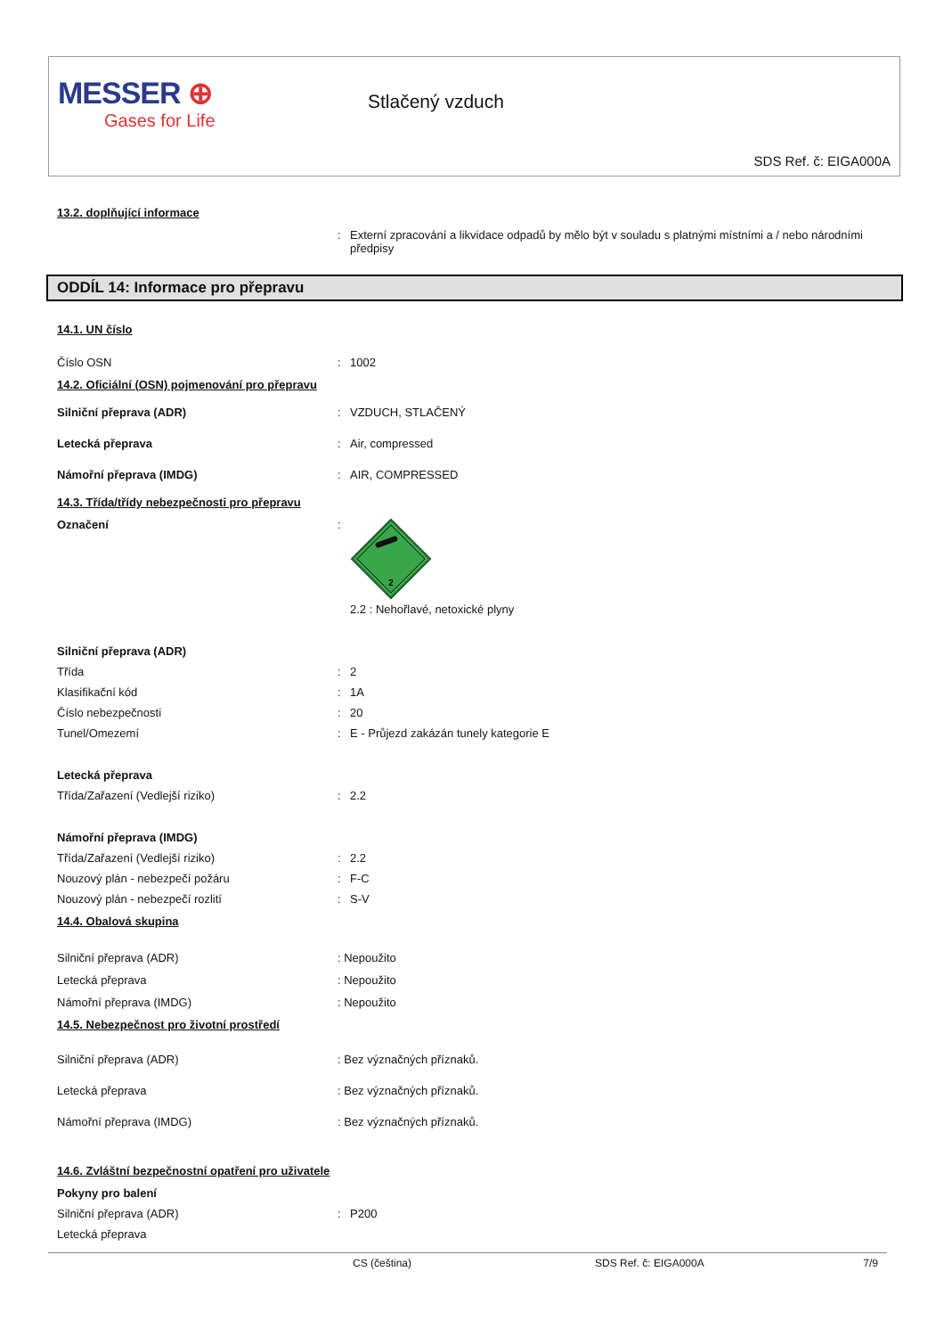MESSER ⊕
Gases for Life
Stlačený vzduch
SDS Ref. č: EIGA000A
13.2. doplňující informace
: Externí zpracování a likvidace odpadů by mělo být v souladu s platnými místními a / nebo národními předpisy
ODDÍL 14: Informace pro přepravu
14.1. UN číslo
Číslo OSN : 1002
14.2. Oficiální (OSN) pojmenování pro přepravu
Silniční přeprava (ADR) : VZDUCH, STLAČENÝ
Letecká přeprava : Air, compressed
Námořní přeprava (IMDG) : AIR, COMPRESSED
14.3. Třída/třídy nebezpečnosti pro přepravu
Označení :
2
2.2 : Nehořlavé, netoxické plyny
Silniční přeprava (ADR)
Třída : 2
Klasifikační kód : 1A
Číslo nebezpečnosti : 20
Tunel/Omezemí : E - Průjezd zakázán tunely kategorie E
Letecká přeprava
Třída/Zařazení (Vedlejší riziko) : 2.2
Námořní přeprava (IMDG)
Třída/Zařazení (Vedlejší riziko) : 2.2
Nouzový plán - nebezpečí požáru : F-C
Nouzový plán - nebezpečí rozlití : S-V
14.4. Obalová skupina
Silniční přeprava (ADR) : Nepoužito
Letecká přeprava : Nepoužito
Námořní přeprava (IMDG) : Nepoužito
14.5. Nebezpečnost pro životní prostředí
Silniční přeprava (ADR) : Bez význačných příznaků.
Letecká přeprava : Bez význačných příznaků.
Námořní přeprava (IMDG) : Bez význačných příznaků.
14.6. Zvláštní bezpečnostní opatření pro uživatele
Pokyny pro balení
Silniční přeprava (ADR) : P200
Letecká přeprava
CS (čeština) SDS Ref. č: EIGA000A 7/9